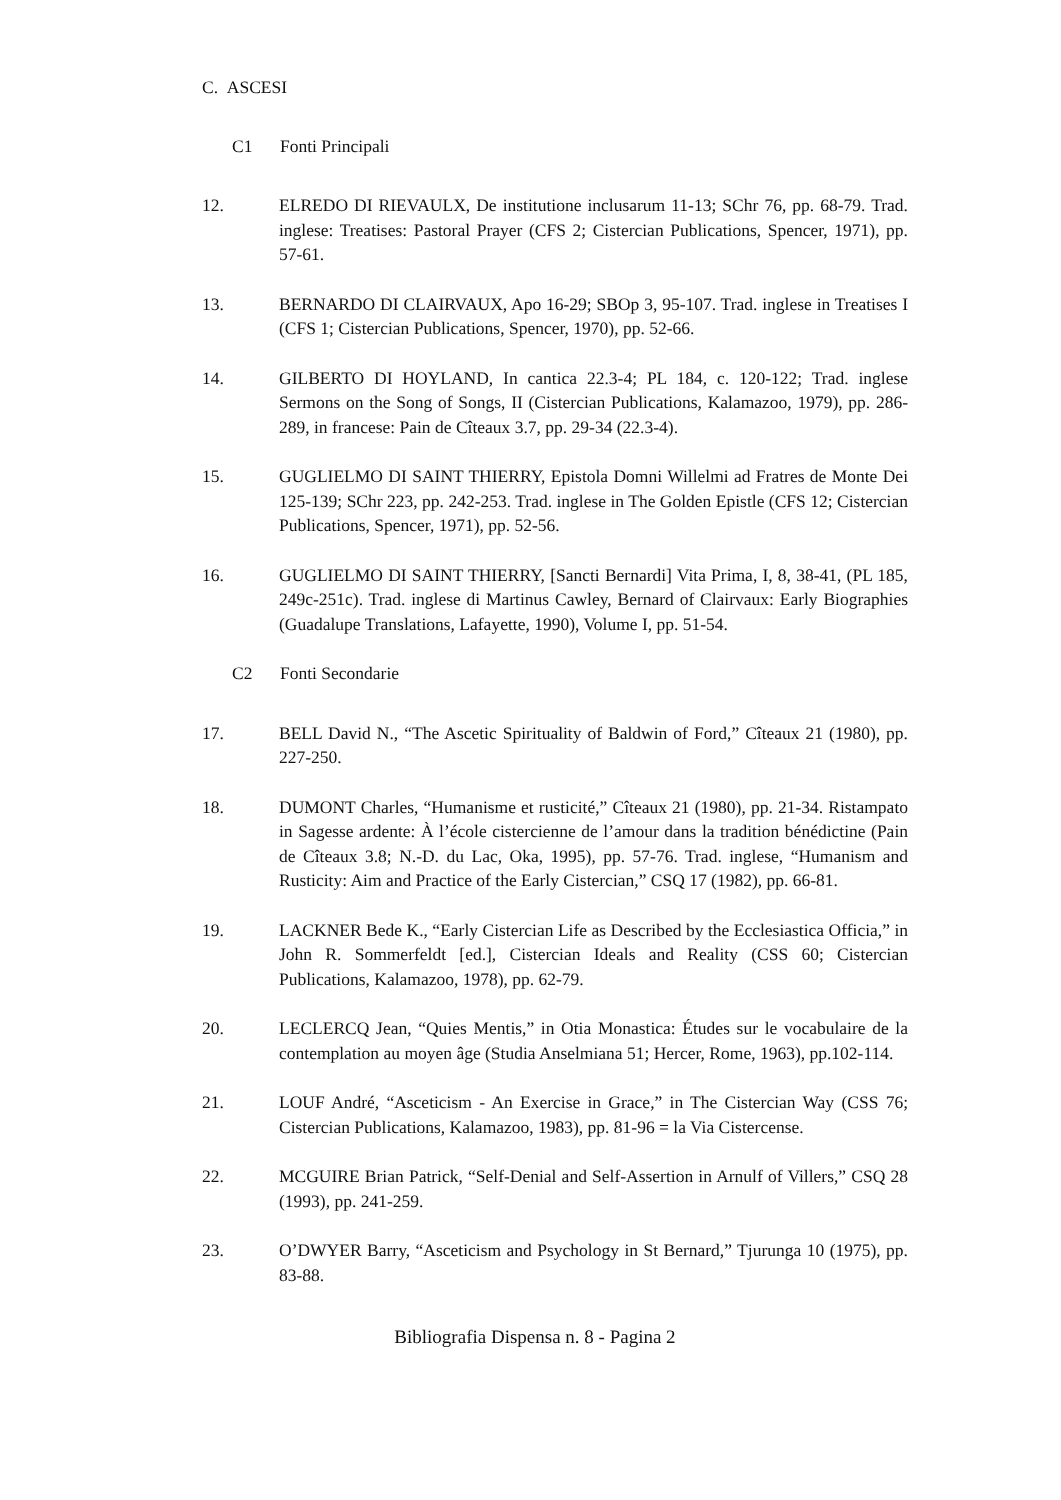C. ASCESI
C1 Fonti Principali
12. ELREDO DI RIEVAULX, De institutione inclusarum 11-13; SChr 76, pp. 68-79. Trad. inglese: Treatises: Pastoral Prayer (CFS 2; Cistercian Publications, Spencer, 1971), pp. 57-61.
13. BERNARDO DI CLAIRVAUX, Apo 16-29; SBOp 3, 95-107. Trad. inglese in Treatises I (CFS 1; Cistercian Publications, Spencer, 1970), pp. 52-66.
14. GILBERTO DI HOYLAND, In cantica 22.3-4; PL 184, c. 120-122; Trad. inglese Sermons on the Song of Songs, II (Cistercian Publications, Kalamazoo, 1979), pp. 286-289, in francese: Pain de Cîteaux 3.7, pp. 29-34 (22.3-4).
15. GUGLIELMO DI SAINT THIERRY, Epistola Domni Willelmi ad Fratres de Monte Dei 125-139; SChr 223, pp. 242-253. Trad. inglese in The Golden Epistle (CFS 12; Cistercian Publications, Spencer, 1971), pp. 52-56.
16. GUGLIELMO DI SAINT THIERRY, [Sancti Bernardi] Vita Prima, I, 8, 38-41, (PL 185, 249c-251c). Trad. inglese di Martinus Cawley, Bernard of Clairvaux: Early Biographies (Guadalupe Translations, Lafayette, 1990), Volume I, pp. 51-54.
C2 Fonti Secondarie
17. BELL David N., “The Ascetic Spirituality of Baldwin of Ford,” Cîteaux 21 (1980), pp. 227-250.
18. DUMONT Charles, “Humanisme et rusticité,” Cîteaux 21 (1980), pp. 21-34. Ristampato in Sagesse ardente: À l’école cistercienne de l’amour dans la tradition bénédictine (Pain de Cîteaux 3.8; N.-D. du Lac, Oka, 1995), pp. 57-76. Trad. inglese, “Humanism and Rusticity: Aim and Practice of the Early Cistercian,” CSQ 17 (1982), pp. 66-81.
19. LACKNER Bede K., “Early Cistercian Life as Described by the Ecclesiastica Officia,” in John R. Sommerfeldt [ed.], Cistercian Ideals and Reality (CSS 60; Cistercian Publications, Kalamazoo, 1978), pp. 62-79.
20. LECLERCQ Jean, “Quies Mentis,” in Otia Monastica: Études sur le vocabulaire de la contemplation au moyen âge (Studia Anselmiana 51; Hercer, Rome, 1963), pp.102-114.
21. LOUF André, “Asceticism - An Exercise in Grace,” in The Cistercian Way (CSS 76; Cistercian Publications, Kalamazoo, 1983), pp. 81-96 = la Via Cistercense.
22. MCGUIRE Brian Patrick, “Self-Denial and Self-Assertion in Arnulf of Villers,” CSQ 28 (1993), pp. 241-259.
23. O’DWYER Barry, “Asceticism and Psychology in St Bernard,” Tjurunga 10 (1975), pp. 83-88.
Bibliografia Dispensa n. 8 - Pagina 2